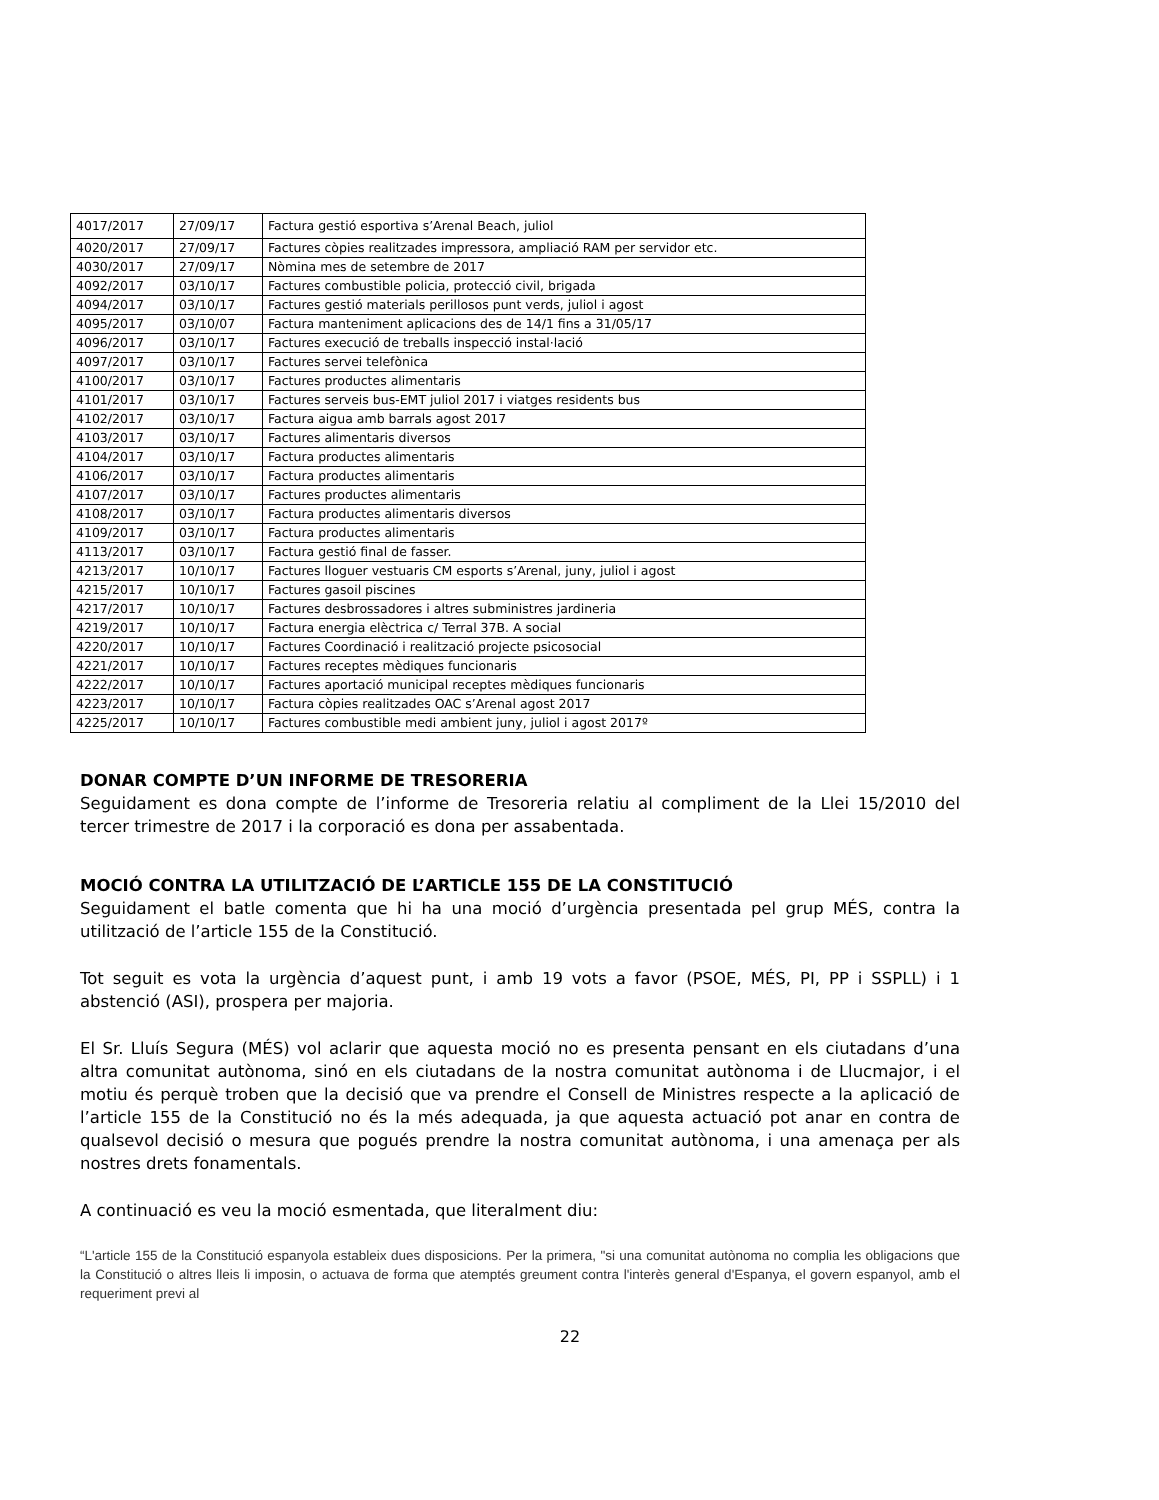| 4017/2017 | 27/09/17 | Factura gestió esportiva s’Arenal Beach, juliol |
| 4020/2017 | 27/09/17 | Factures còpies realitzades impressora, ampliació RAM per servidor etc. |
| 4030/2017 | 27/09/17 | Nòmina mes de setembre de 2017 |
| 4092/2017 | 03/10/17 | Factures combustible policia, protecció civil, brigada |
| 4094/2017 | 03/10/17 | Factures gestió materials perillosos punt verds, juliol i agost |
| 4095/2017 | 03/10/07 | Factura manteniment aplicacions des de 14/1 fins a 31/05/17 |
| 4096/2017 | 03/10/17 | Factures execució de treballs inspecció instal·lació |
| 4097/2017 | 03/10/17 | Factures servei telefònica |
| 4100/2017 | 03/10/17 | Factures productes alimentaris |
| 4101/2017 | 03/10/17 | Factures serveis bus-EMT juliol 2017 i viatges residents bus |
| 4102/2017 | 03/10/17 | Factura aigua amb barrals agost 2017 |
| 4103/2017 | 03/10/17 | Factures alimentaris diversos |
| 4104/2017 | 03/10/17 | Factura productes alimentaris |
| 4106/2017 | 03/10/17 | Factura productes alimentaris |
| 4107/2017 | 03/10/17 | Factures productes alimentaris |
| 4108/2017 | 03/10/17 | Factura productes alimentaris diversos |
| 4109/2017 | 03/10/17 | Factura productes alimentaris |
| 4113/2017 | 03/10/17 | Factura gestió final de fasser. |
| 4213/2017 | 10/10/17 | Factures lloguer vestuaris CM esports s’Arenal, juny, juliol i agost |
| 4215/2017 | 10/10/17 | Factures gasoil piscines |
| 4217/2017 | 10/10/17 | Factures desbrossadores i altres subministres jardineria |
| 4219/2017 | 10/10/17 | Factura energia elèctrica c/ Terral 37B. A social |
| 4220/2017 | 10/10/17 | Factures Coordinació i realització projecte psicosocial |
| 4221/2017 | 10/10/17 | Factures receptes mèdiques funcionaris |
| 4222/2017 | 10/10/17 | Factures aportació municipal receptes mèdiques funcionaris |
| 4223/2017 | 10/10/17 | Factura còpies realitzades OAC s’Arenal agost 2017 |
| 4225/2017 | 10/10/17 | Factures combustible medi ambient juny, juliol i agost 2017º |
DONAR COMPTE D’UN INFORME DE TRESORERIA
Seguidament es dona compte de l’informe de Tresoreria relatiu al compliment de la Llei 15/2010 del tercer trimestre de 2017 i la corporació es dona per assabentada.
MOCIÓ CONTRA LA UTILITZACIÓ DE L’ARTICLE 155 DE LA CONSTITUCIÓ
Seguidament el batle comenta que hi ha una moció d’urgència presentada pel grup MÉS, contra la utilització de l’article 155 de la Constitució.
Tot seguit es vota la urgència d’aquest punt, i amb 19 vots a favor (PSOE, MÉS, PI, PP i SSPLL) i 1 abstenció (ASI), prospera per majoria.
El Sr. Lluís Segura (MÉS) vol aclarir que aquesta moció no es presenta pensant en els ciutadans d’una altra comunitat autònoma, sinó en els ciutadans de la nostra comunitat autònoma i de Llucmajor, i el motiu és perquè troben que la decisió que va prendre el Consell de Ministres respecte a la aplicació de l’article 155 de la Constitució no és la més adequada, ja que aquesta actuació pot anar en contra de qualsevol decisió o mesura que pogués prendre la nostra comunitat autònoma, i una amenaça per als nostres drets fonamentals.
A continuació es veu la moció esmentada, que literalment diu:
“L'article 155 de la Constitució espanyola estableix dues disposicions. Per la primera, "si una comunitat autònoma no complia les obligacions que la Constitució o altres lleis li imposin, o actuava de forma que atemptés greument contra l'interès general d'Espanya, el govern espanyol, amb el requeriment previ al
22